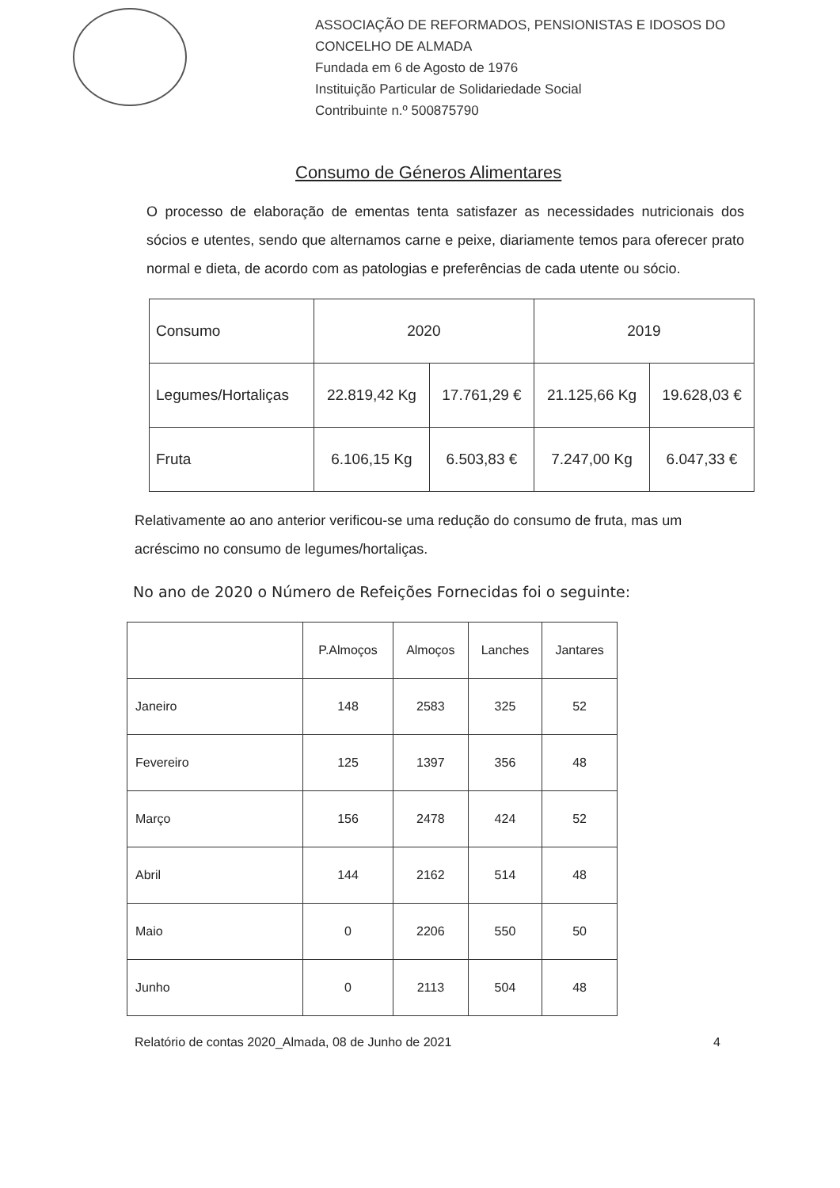ASSOCIAÇÃO DE REFORMADOS, PENSIONISTAS E IDOSOS DO
CONCELHO DE ALMADA
Fundada em 6 de Agosto de 1976
Instituição Particular de Solidariedade Social
Contribuinte n.º 500875790
Consumo de Géneros Alimentares
O processo de elaboração de ementas tenta satisfazer as necessidades nutricionais dos sócios e utentes, sendo que alternamos carne e peixe, diariamente temos para oferecer prato normal e dieta, de acordo com as patologias e preferências de cada utente ou sócio.
| Consumo | 2020 | | 2019 | |
| --- | --- | --- | --- | --- |
| Legumes/Hortaliças | 22.819,42 Kg | 17.761,29 € | 21.125,66 Kg | 19.628,03 € |
| Fruta | 6.106,15 Kg | 6.503,83 € | 7.247,00 Kg | 6.047,33 € |
Relativamente ao ano anterior verificou-se uma redução do consumo de fruta, mas um acréscimo no consumo de legumes/hortaliças.
No ano de 2020 o Número de Refeições Fornecidas foi o seguinte:
| | P.Almoços | Almoços | Lanches | Jantares |
| --- | --- | --- | --- | --- |
| Janeiro | 148 | 2583 | 325 | 52 |
| Fevereiro | 125 | 1397 | 356 | 48 |
| Março | 156 | 2478 | 424 | 52 |
| Abril | 144 | 2162 | 514 | 48 |
| Maio | 0 | 2206 | 550 | 50 |
| Junho | 0 | 2113 | 504 | 48 |
Relatório de contas 2020_Almada, 08 de Junho de 2021 4